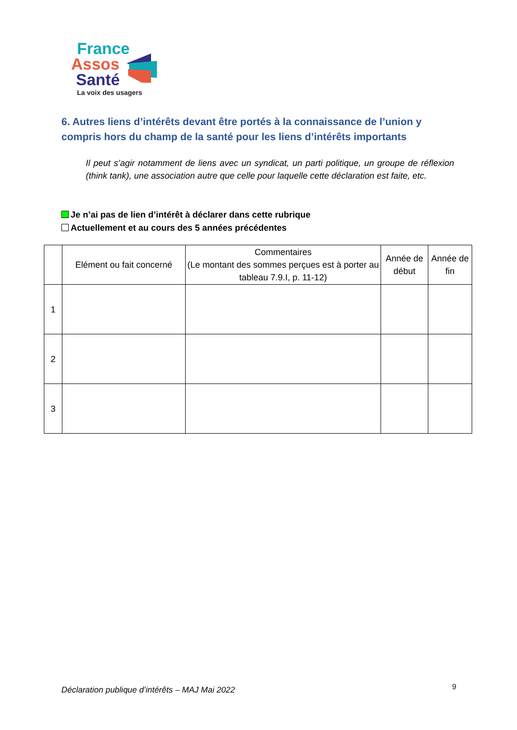France
Assos
Santé
La voix des usagers
6. Autres liens d’intérêts devant être portés à la connaissance de l’union y compris hors du champ de la santé pour les liens d’intérêts importants
Il peut s’agir notamment de liens avec un syndicat, un parti politique, un groupe de réflexion (think tank), une association autre que celle pour laquelle cette déclaration est faite, etc.
Je n’ai pas de lien d’intérêt à déclarer dans cette rubrique
Actuellement et au cours des 5 années précédentes
| | Elément ou fait concerné | Commentaires (Le montant des sommes perçues est à porter au tableau 7.9.I, p. 11-12) | Année de début | Année de fin |
| --- | --- | --- | --- | --- |
| 1 | | | | |
| 2 | | | | |
| 3 | | | | |
Déclaration publique d’intérêts – MAJ Mai 2022
9